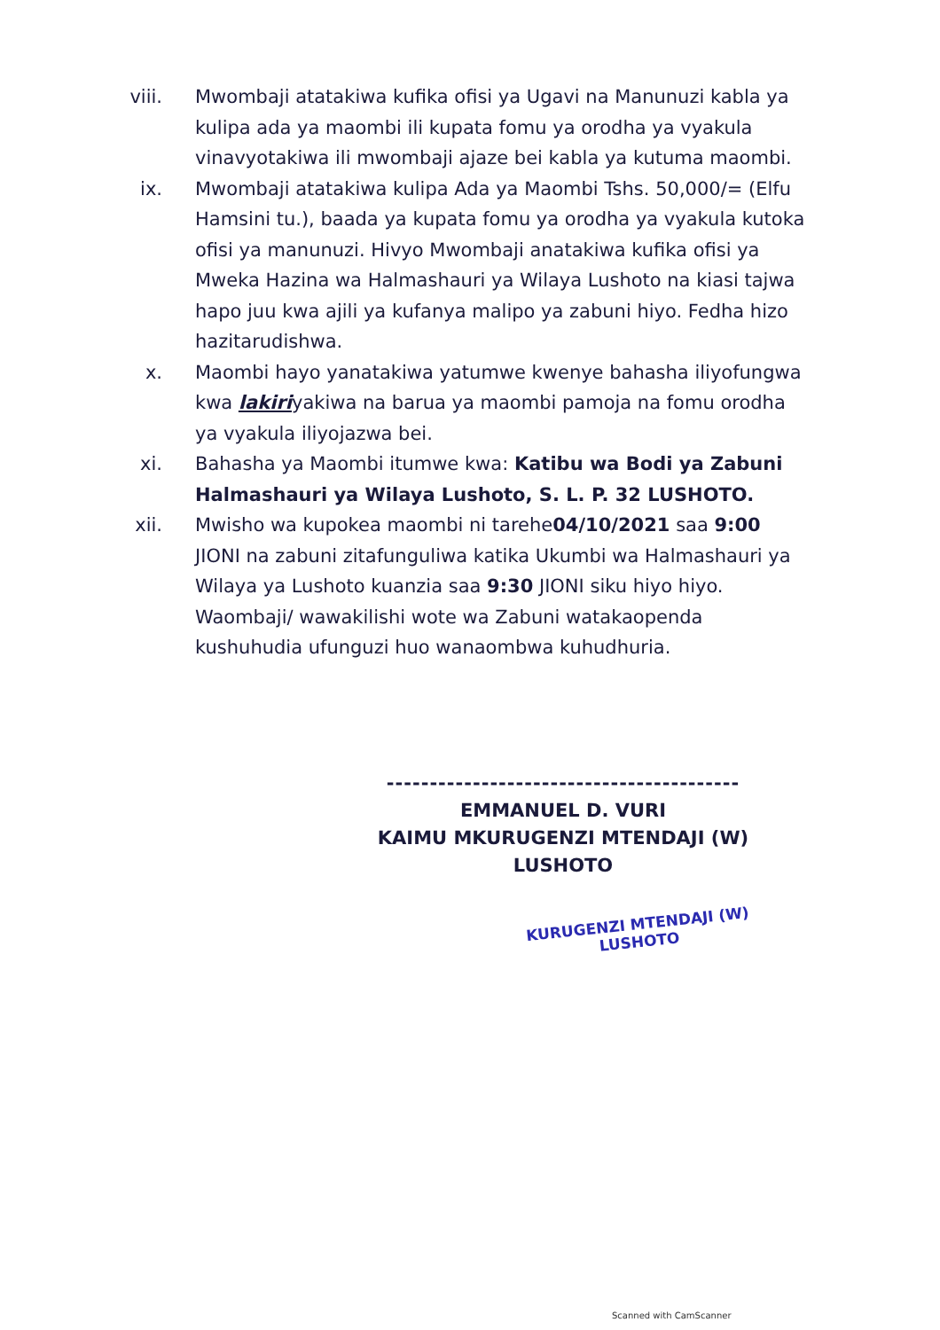viii. Mwombaji atatakiwa kufika ofisi ya Ugavi na Manunuzi kabla ya kulipa ada ya maombi ili kupata fomu ya orodha ya vyakula vinavyotakiwa ili mwombaji ajaze bei kabla ya kutuma maombi.
ix. Mwombaji atatakiwa kulipa Ada ya Maombi Tshs. 50,000/= (Elfu Hamsini tu.), baada ya kupata fomu ya orodha ya vyakula kutoka ofisi ya manunuzi. Hivyo Mwombaji anatakiwa kufika ofisi ya Mweka Hazina wa Halmashauri ya Wilaya Lushoto na kiasi tajwa hapo juu kwa ajili ya kufanya malipo ya zabuni hiyo. Fedha hizo hazitarudishwa.
x. Maombi hayo yanatakiwa yatumwe kwenye bahasha iliyofungwa kwa lakiriyakiwa na barua ya maombi pamoja na fomu orodha ya vyakula iliyojazwa bei.
xi. Bahasha ya Maombi itumwe kwa: Katibu wa Bodi ya Zabuni Halmashauri ya Wilaya Lushoto, S. L. P. 32 LUSHOTO.
xii. Mwisho wa kupokea maombi ni tarehe04/10/2021 saa 9:00 JIONI na zabuni zitafunguliwa katika Ukumbi wa Halmashauri ya Wilaya ya Lushoto kuanzia saa 9:30 JIONI siku hiyo hiyo. Waombaji/ wawakilishi wote wa Zabuni watakaopenda kushuhudia ufunguzi huo wanaombwa kuhudhuria.
-----------------------------------------
EMMANUEL D. VURI
KAIMU MKURUGENZI MTENDAJI (W)
LUSHOTO
KURUGENZI MTENDAJI (W)
LUSHOTO
Scanned with CamScanner